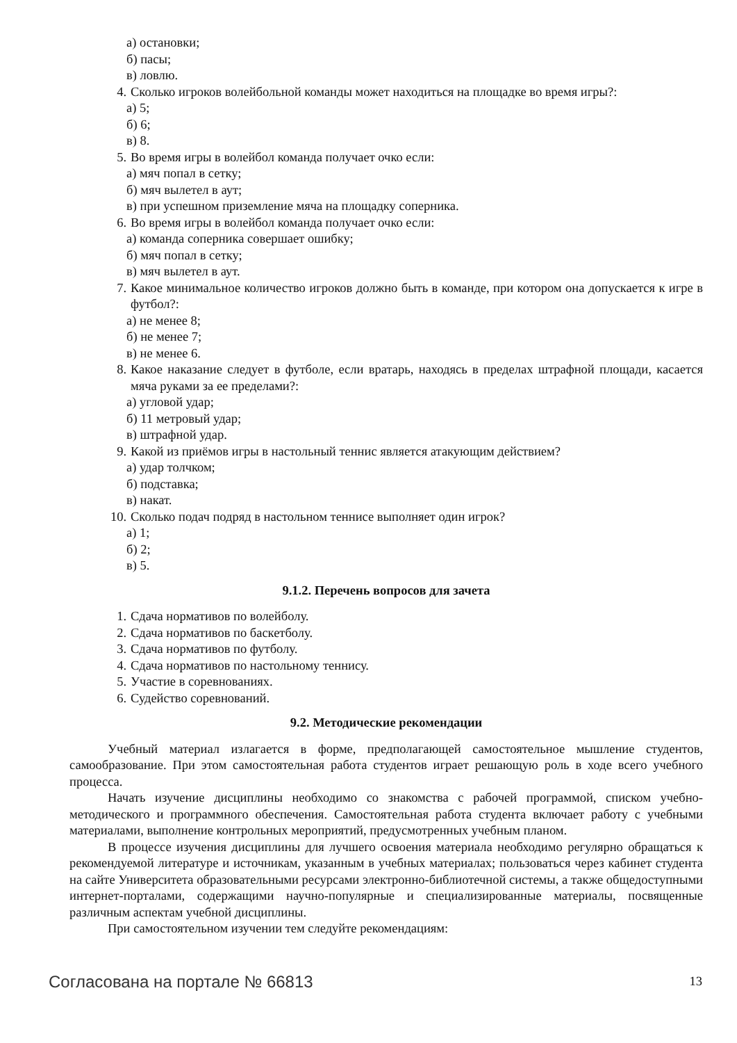а) остановки;
б) пасы;
в) ловлю.
4. Сколько игроков волейбольной команды может находиться на площадке во время игры?:
а) 5;
б) 6;
в) 8.
5. Во время игры в волейбол команда получает очко если:
а) мяч попал в сетку;
б) мяч вылетел в аут;
в) при успешном приземление мяча на площадку соперника.
6. Во время игры в волейбол команда получает очко если:
а) команда соперника совершает ошибку;
б) мяч попал в сетку;
в) мяч вылетел в аут.
7. Какое минимальное количество игроков должно быть в команде, при котором она допускается к игре в футбол?:
а) не менее 8;
б) не менее 7;
в) не менее 6.
8. Какое наказание следует в футболе, если вратарь, находясь в пределах штрафной площади, касается мяча руками за ее пределами?:
а) угловой удар;
б) 11 метровый удар;
в) штрафной удар.
9. Какой из приёмов игры в настольный теннис является атакующим действием?
а) удар толчком;
б) подставка;
в) накат.
10. Сколько подач подряд в настольном теннисе выполняет один игрок?
а) 1;
б) 2;
в) 5.
9.1.2. Перечень вопросов для зачета
1. Сдача нормативов по волейболу.
2. Сдача нормативов по баскетболу.
3. Сдача нормативов по футболу.
4. Сдача нормативов по настольному теннису.
5. Участие в соревнованиях.
6. Судейство соревнований.
9.2. Методические рекомендации
Учебный материал излагается в форме, предполагающей самостоятельное мышление студентов, самообразование. При этом самостоятельная работа студентов играет решающую роль в ходе всего учебного процесса.
Начать изучение дисциплины необходимо со знакомства с рабочей программой, списком учебно-методического и программного обеспечения. Самостоятельная работа студента включает работу с учебными материалами, выполнение контрольных мероприятий, предусмотренных учебным планом.
В процессе изучения дисциплины для лучшего освоения материала необходимо регулярно обращаться к рекомендуемой литературе и источникам, указанным в учебных материалах; пользоваться через кабинет студента на сайте Университета образовательными ресурсами электронно-библиотечной системы, а также общедоступными интернет-порталами, содержащими научно-популярные и специализированные материалы, посвященные различным аспектам учебной дисциплины.
При самостоятельном изучении тем следуйте рекомендациям:
Согласована на портале № 66813 13